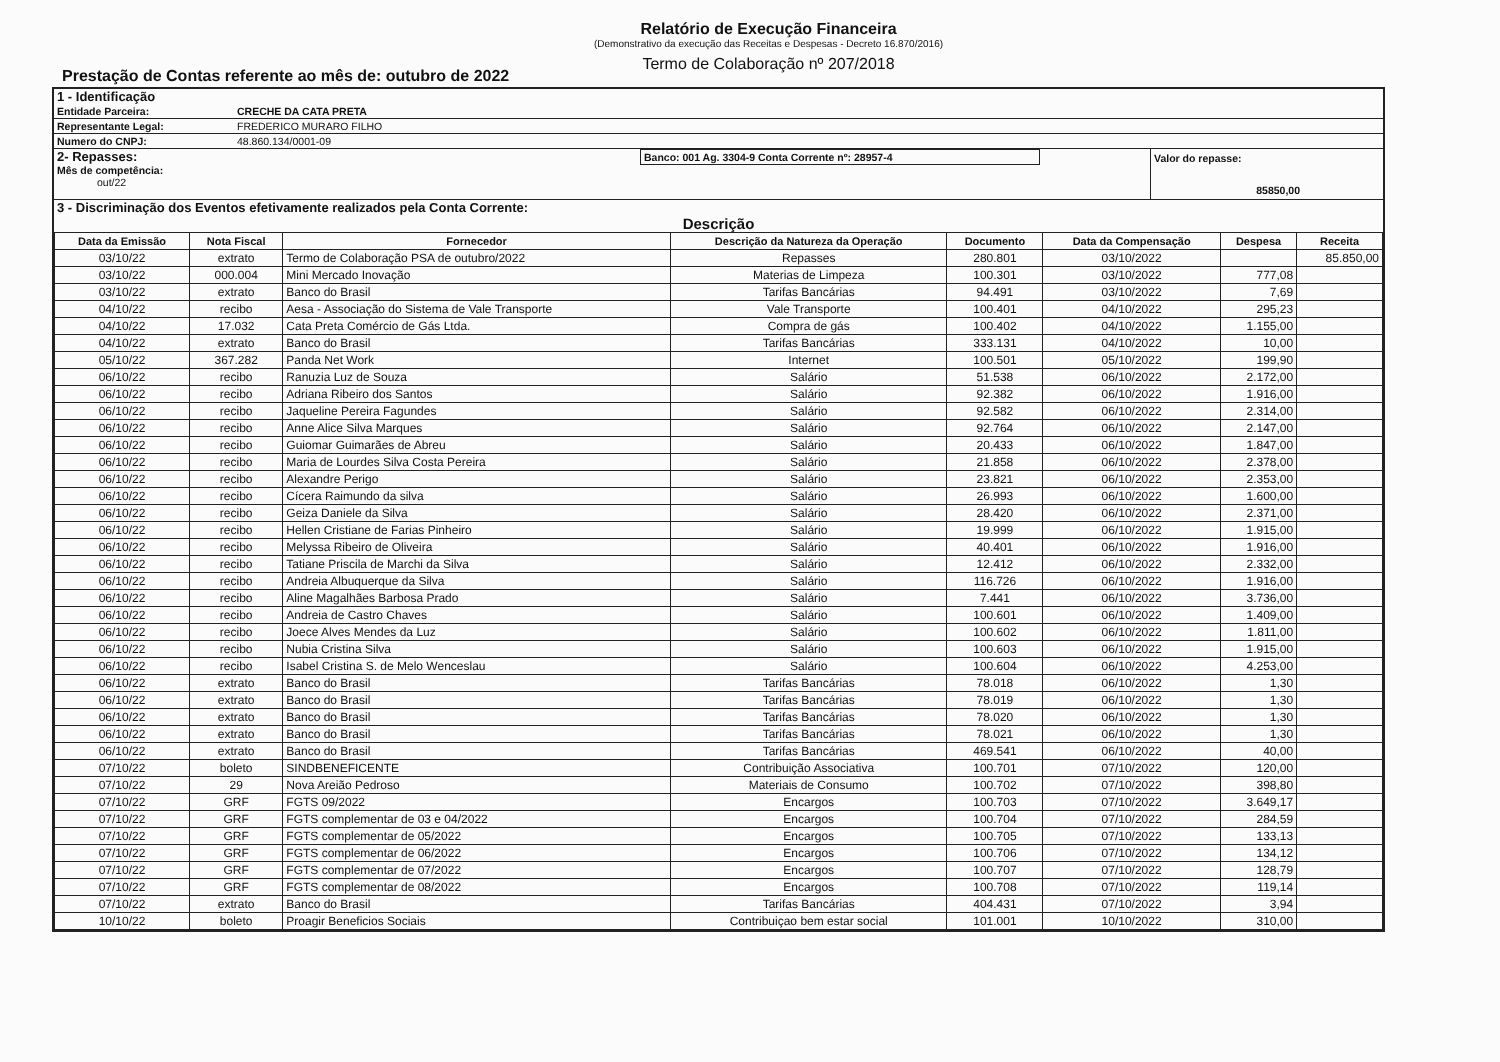Relatório de Execução Financeira
(Demonstrativo da execução das Receitas e Despesas - Decreto 16.870/2016)
Termo de Colaboração nº 207/2018
Prestação de Contas referente ao mês de: outubro de 2022
1 - Identificação
Entidade Parceira: CRECHE DA CATA PRETA
Representante Legal: FREDERICO MURARO FILHO
Numero do CNPJ: 48.860.134/0001-09
2- Repasses:
Mês de competência:
out/22
Banco: 001 Ag. 3304-9 Conta Corrente nº: 28957-4 Valor do repasse:
85850,00
3 - Discriminação dos Eventos efetivamente realizados pela Conta Corrente:
Descrição
| Data da Emissão | Nota Fiscal | Fornecedor | Descrição da Natureza da Operação | Documento | Data da Compensação | Despesa | Receita |
| --- | --- | --- | --- | --- | --- | --- | --- |
| 03/10/22 | extrato | Termo de Colaboração PSA de outubro/2022 | Repasses | 280.801 | 03/10/2022 | | 85.850,00 |
| 03/10/22 | 000.004 | Mini Mercado Inovação | Materias de Limpeza | 100.301 | 03/10/2022 | 777,08 | |
| 03/10/22 | extrato | Banco do Brasil | Tarifas Bancárias | 94.491 | 03/10/2022 | 7,69 | |
| 04/10/22 | recibo | Aesa - Associação do Sistema de Vale Transporte | Vale Transporte | 100.401 | 04/10/2022 | 295,23 | |
| 04/10/22 | 17.032 | Cata Preta Comércio de Gás Ltda. | Compra de gás | 100.402 | 04/10/2022 | 1.155,00 | |
| 04/10/22 | extrato | Banco do Brasil | Tarifas Bancárias | 333.131 | 04/10/2022 | 10,00 | |
| 05/10/22 | 367.282 | Panda Net Work | Internet | 100.501 | 05/10/2022 | 199,90 | |
| 06/10/22 | recibo | Ranuzia Luz de Souza | Salário | 51.538 | 06/10/2022 | 2.172,00 | |
| 06/10/22 | recibo | Adriana Ribeiro dos Santos | Salário | 92.382 | 06/10/2022 | 1.916,00 | |
| 06/10/22 | recibo | Jaqueline Pereira Fagundes | Salário | 92.582 | 06/10/2022 | 2.314,00 | |
| 06/10/22 | recibo | Anne Alice Silva Marques | Salário | 92.764 | 06/10/2022 | 2.147,00 | |
| 06/10/22 | recibo | Guiomar Guimarães de Abreu | Salário | 20.433 | 06/10/2022 | 1.847,00 | |
| 06/10/22 | recibo | Maria de Lourdes Silva Costa Pereira | Salário | 21.858 | 06/10/2022 | 2.378,00 | |
| 06/10/22 | recibo | Alexandre Perigo | Salário | 23.821 | 06/10/2022 | 2.353,00 | |
| 06/10/22 | recibo | Cícera Raimundo da silva | Salário | 26.993 | 06/10/2022 | 1.600,00 | |
| 06/10/22 | recibo | Geiza Daniele da Silva | Salário | 28.420 | 06/10/2022 | 2.371,00 | |
| 06/10/22 | recibo | Hellen Cristiane de Farias Pinheiro | Salário | 19.999 | 06/10/2022 | 1.915,00 | |
| 06/10/22 | recibo | Melyssa Ribeiro de Oliveira | Salário | 40.401 | 06/10/2022 | 1.916,00 | |
| 06/10/22 | recibo | Tatiane Priscila de Marchi da Silva | Salário | 12.412 | 06/10/2022 | 2.332,00 | |
| 06/10/22 | recibo | Andreia Albuquerque da Silva | Salário | 116.726 | 06/10/2022 | 1.916,00 | |
| 06/10/22 | recibo | Aline Magalhães Barbosa Prado | Salário | 7.441 | 06/10/2022 | 3.736,00 | |
| 06/10/22 | recibo | Andreia de Castro Chaves | Salário | 100.601 | 06/10/2022 | 1.409,00 | |
| 06/10/22 | recibo | Joece Alves Mendes da Luz | Salário | 100.602 | 06/10/2022 | 1.811,00 | |
| 06/10/22 | recibo | Nubia Cristina Silva | Salário | 100.603 | 06/10/2022 | 1.915,00 | |
| 06/10/22 | recibo | Isabel Cristina S. de Melo Wenceslau | Salário | 100.604 | 06/10/2022 | 4.253,00 | |
| 06/10/22 | extrato | Banco do Brasil | Tarifas Bancárias | 78.018 | 06/10/2022 | 1,30 | |
| 06/10/22 | extrato | Banco do Brasil | Tarifas Bancárias | 78.019 | 06/10/2022 | 1,30 | |
| 06/10/22 | extrato | Banco do Brasil | Tarifas Bancárias | 78.020 | 06/10/2022 | 1,30 | |
| 06/10/22 | extrato | Banco do Brasil | Tarifas Bancárias | 78.021 | 06/10/2022 | 1,30 | |
| 06/10/22 | extrato | Banco do Brasil | Tarifas Bancárias | 469.541 | 06/10/2022 | 40,00 | |
| 07/10/22 | boleto | SINDBENEFICENTE | Contribuição Associativa | 100.701 | 07/10/2022 | 120,00 | |
| 07/10/22 | 29 | Nova Areião Pedroso | Materiais de Consumo | 100.702 | 07/10/2022 | 398,80 | |
| 07/10/22 | GRF | FGTS 09/2022 | Encargos | 100.703 | 07/10/2022 | 3.649,17 | |
| 07/10/22 | GRF | FGTS complementar de 03 e 04/2022 | Encargos | 100.704 | 07/10/2022 | 284,59 | |
| 07/10/22 | GRF | FGTS complementar de 05/2022 | Encargos | 100.705 | 07/10/2022 | 133,13 | |
| 07/10/22 | GRF | FGTS complementar de 06/2022 | Encargos | 100.706 | 07/10/2022 | 134,12 | |
| 07/10/22 | GRF | FGTS complementar de 07/2022 | Encargos | 100.707 | 07/10/2022 | 128,79 | |
| 07/10/22 | GRF | FGTS complementar de 08/2022 | Encargos | 100.708 | 07/10/2022 | 119,14 | |
| 07/10/22 | extrato | Banco do Brasil | Tarifas Bancárias | 404.431 | 07/10/2022 | 3,94 | |
| 10/10/22 | boleto | Proagir Beneficios Sociais | Contribuiçao bem estar social | 101.001 | 10/10/2022 | 310,00 | |